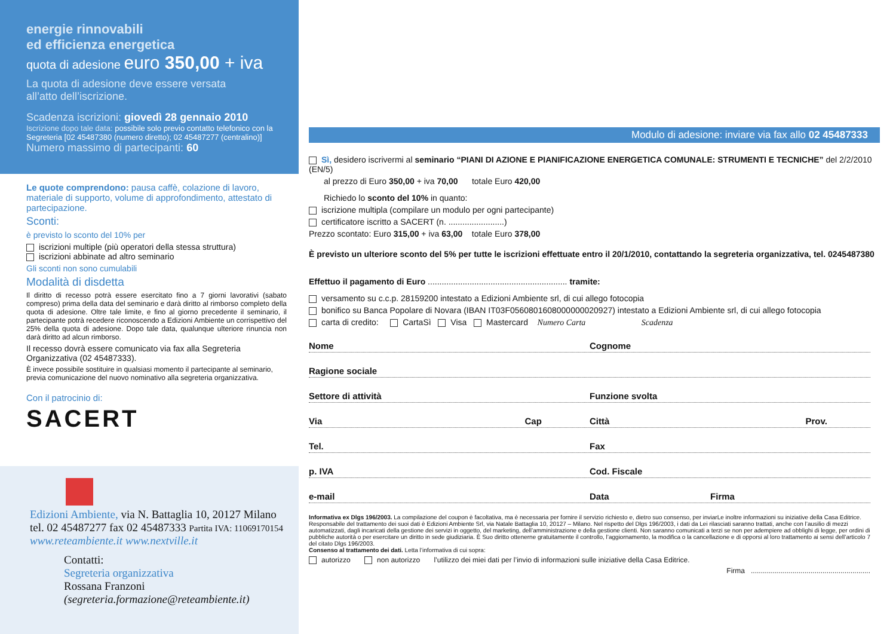energie rinnovabili
ed efficienza energetica
quota di adesione euro 350,00 + iva
La quota di adesione deve essere versata
all’atto dell’iscrizione.
Scadenza iscrizioni: giovedì 28 gennaio 2010
Iscrizione dopo tale data: possibile solo previo contatto telefonico con la Segreteria [02 45487380 (numero diretto); 02 45487277 (centralino)]
Numero massimo di partecipanti: 60
Le quote comprendono: pausa caffè, colazione di lavoro, materiale di supporto, volume di approfondimento, attestato di partecipazione.
Sconti:
è previsto lo sconto del 10% per
iscrizioni multiple (più operatori della stessa struttura)
iscrizioni abbinate ad altro seminario
Gli sconti non sono cumulabili
Modalità di disdetta
Il diritto di recesso potrà essere esercitato fino a 7 giorni lavorativi (sabato compreso) prima della data del seminario e darà diritto al rimborso completo della quota di adesione. Oltre tale limite, e fino al giorno precedente il seminario, il partecipante potrà recedere riconoscendo a Edizioni Ambiente un corrispettivo del 25% della quota di adesione. Dopo tale data, qualunque ulteriore rinuncia non darà diritto ad alcun rimborso.
Il recesso dovrà essere comunicato via fax alla Segreteria Organizzativa (02 45487333).
È invece possibile sostituire in qualsiasi momento il partecipante al seminario, previa comunicazione del nuovo nominativo alla segreteria organizzativa.
Con il patrocinio di:
SACERT
Edizioni Ambiente, via N. Battaglia 10, 20127 Milano
tel. 02 45487277 fax 02 45487333 Partita IVA: 11069170154
www.reteambiente.it www.nextville.it
Contatti:
Segreteria organizzativa
Rossana Franzoni
(segreteria.formazione@reteambiente.it)
Modulo di adesione: inviare via fax allo 02 45487333
Sì, desidero iscrivermi al seminario “PIANI DI AZIONE E PIANIFICAZIONE ENERGETICA COMUNALE: STRUMENTI E TECNICHE” del 2/2/2010 (EN/5)
al prezzo di Euro 350,00 + iva 70,00 totale Euro 420,00
Richiedo lo sconto del 10% in quanto:
iscrizione multipla (compilare un modulo per ogni partecipante)
certificatore iscritto a SACERT (n. ........................)
Prezzo scontato: Euro 315,00 + iva 63,00 totale Euro 378,00
È previsto un ulteriore sconto del 5% per tutte le iscrizioni effettuate entro il 20/1/2010, contattando la segreteria organizzativa, tel. 0245487380
Effettuo il pagamento di Euro ............................................................ tramite:
versamento su c.c.p. 28159200 intestato a Edizioni Ambiente srl, di cui allego fotocopia
bonifico su Banca Popolare di Novara (IBAN IT03F0560801608000000020927) intestato a Edizioni Ambiente srl, di cui allego fotocopia
carta di credito: CartaSì Visa Mastercard Numero Carta Scadenza
Nome Cognome
Ragione sociale
Settore di attività Funzione svolta
Via Cap Città Prov.
Tel. Fax
p. IVA Cod. Fiscale
e-mail Data Firma
Informativa ex Dlgs 196/2003. La compilazione del coupon è facoltativa, ma è necessaria per fornire il servizio richiesto e, dietro suo consenso, per inviarLe inoltre informazioni su iniziative della Casa Editrice. Responsabile del trattamento dei suoi dati è Edizioni Ambiente Srl, via Natale Battaglia 10, 20127 – Milano. Nel rispetto del Dlgs 196/2003, i dati da Lei rilasciati saranno trattati, anche con l’ausilio di mezzi automatizzati, dagli incaricati della gestione dei servizi in oggetto, del marketing, dell’amministrazione e della gestione clienti. Non saranno comunicati a terzi se non per adempiere ad obblighi di legge, per ordini di pubbliche autorità o per esercitare un diritto in sede giudiziaria. È Suo diritto ottenerne gratuitamente il controllo, l’aggiornamento, la modifica o la cancellazione e di opporsi al loro trattamento ai sensi dell’articolo 7 del citato Dlgs 196/2003.
Consenso al trattamento dei dati. Letta l’informativa di cui sopra:
autorizzo non autorizzo l’utilizzo dei miei dati per l’invio di informazioni sulle iniziative della Casa Editrice.
Firma ............................................................